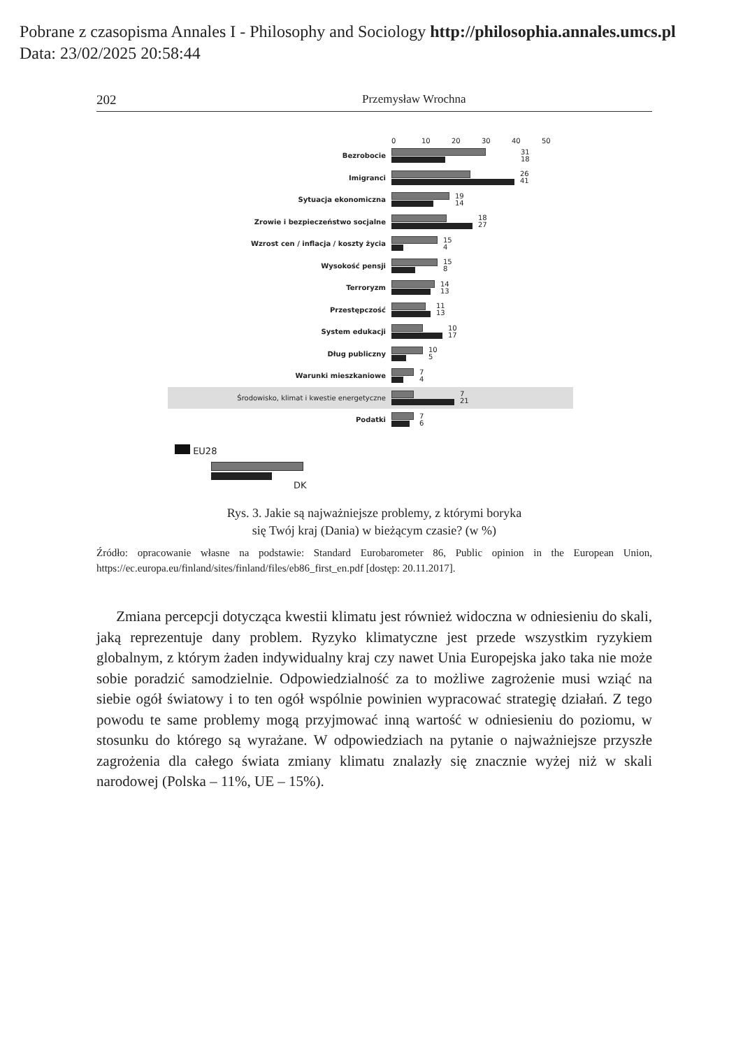Pobrane z czasopisma Annales I - Philosophy and Sociology http://philosophia.annales.umcs.pl
Data: 23/02/2025 20:58:44
202 Przemysław Wrochna
0 10 20 30 40 50
Bezrobocie
31
18
Imigranci
26
41
Sytuacja ekonomiczna
19
14
Zrowie i bezpieczeństwo socjalne
18
27
Wzrost cen / inflacja / koszty życia
15
4
Wysokość pensji
15
8
Terroryzm
14
13
Przestępczość
11
13
System edukacji
10
17
Dług publiczny
10
5
Warunki mieszkaniowe
7
4
Środowisko, klimat i kwestie energetyczne
7
21
Podatki
7
6
EU28
DK
Rys. 3. Jakie są najważniejsze problemy, z którymi boryka
się Twój kraj (Dania) w bieżącym czasie? (w %)
Źródło: opracowanie własne na podstawie: Standard Eurobarometer 86, Public opinion in the European Union, https://ec.europa.eu/finland/sites/finland/files/eb86_first_en.pdf [dostęp: 20.11.2017].
Zmiana percepcji dotycząca kwestii klimatu jest również widoczna w odniesieniu do skali, jaką reprezentuje dany problem. Ryzyko klimatyczne jest przede wszystkim ryzykiem globalnym, z którym żaden indywidualny kraj czy nawet Unia Europejska jako taka nie może sobie poradzić samodzielnie. Odpowiedzialność za to możliwe zagrożenie musi wziąć na siebie ogół światowy i to ten ogół wspólnie powinien wypracować strategię działań. Z tego powodu te same problemy mogą przyjmować inną wartość w odniesieniu do poziomu, w stosunku do którego są wyrażane. W odpowiedziach na pytanie o najważniejsze przyszłe zagrożenia dla całego świata zmiany klimatu znalazły się znacznie wyżej niż w skali narodowej (Polska – 11%, UE – 15%).